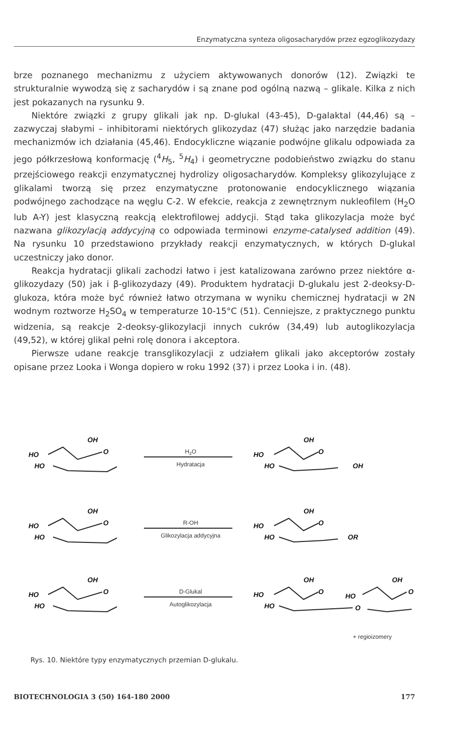Enzymatyczna synteza oligosacharydów przez egzoglikozydazy
brze poznanego mechanizmu z użyciem aktywowanych donorów (12). Związki te strukturalnie wywodzą się z sacharydów i są znane pod ogólną nazwą – glikale. Kilka z nich jest pokazanych na rysunku 9.
Niektóre związki z grupy glikali jak np. D-glukal (43-45), D-galaktal (44,46) są – zazwyczaj słabymi – inhibitorami niektórych glikozydaz (47) służąc jako narzędzie badania mechanizmów ich działania (45,46). Endocykliczne wiązanie podwójne glikalu odpowiada za jego półkrzesłową konformację (<sup>4</sup>H<sub>5</sub>, <sup>5</sup>H<sub>4</sub>) i geometryczne podobieństwo związku do stanu przejściowego reakcji enzymatycznej hydrolizy oligosacharydów. Kompleksy glikozylujące z glikalami tworzą się przez enzymatyczne protonowanie endocyklicznego wiązania podwójnego zachodzące na węglu C-2. W efekcie, reakcja z zewnętrznym nukleofilem (H<sub>2</sub>O lub A-Y) jest klasyczną reakcją elektrofilowej addycji. Stąd taka glikozylacja może być nazwana glikozylacją addycyjną co odpowiada terminowi enzyme-catalysed addition (49). Na rysunku 10 przedstawiono przykłady reakcji enzymatycznych, w których D-glukal uczestniczy jako donor.
Reakcja hydratacji glikali zachodzi łatwo i jest katalizowana zarówno przez niektóre α-glikozydazy (50) jak i β-glikozydazy (49). Produktem hydratacji D-glukalu jest 2-deoksy-D-glukoza, która może być również łatwo otrzymana w wyniku chemicznej hydratacji w 2N wodnym roztworze H<sub>2</sub>SO<sub>4</sub> w temperaturze 10-15°C (51). Cenniejsze, z praktycznego punktu widzenia, są reakcje 2-deoksy-glikozylacji innych cukrów (34,49) lub autoglikozylacja (49,52), w której glikal pełni rolę donora i akceptora.
Pierwsze udane reakcje transglikozylacji z udziałem glikali jako akceptorów zostały opisane przez Looka i Wonga dopiero w roku 1992 (37) i przez Looka i in. (48).
OH
HO
O
HO
OH
HO
O
HO
OH
OH
HO
O
HO
OH
HO
O
HO
OR
OH
HO
O
HO
OH
HO
O
HO
HO
O
OH
O
H2O
Hydratacja
R-OH
Glikozylacja addycyjna
D-Glukal
Autoglikozylacja
+ regioizomery
Rys. 10. Niektóre typy enzymatycznych przemian D-glukalu.
BIOTECHNOLOGIA 3 (50) 164-180 2000 177